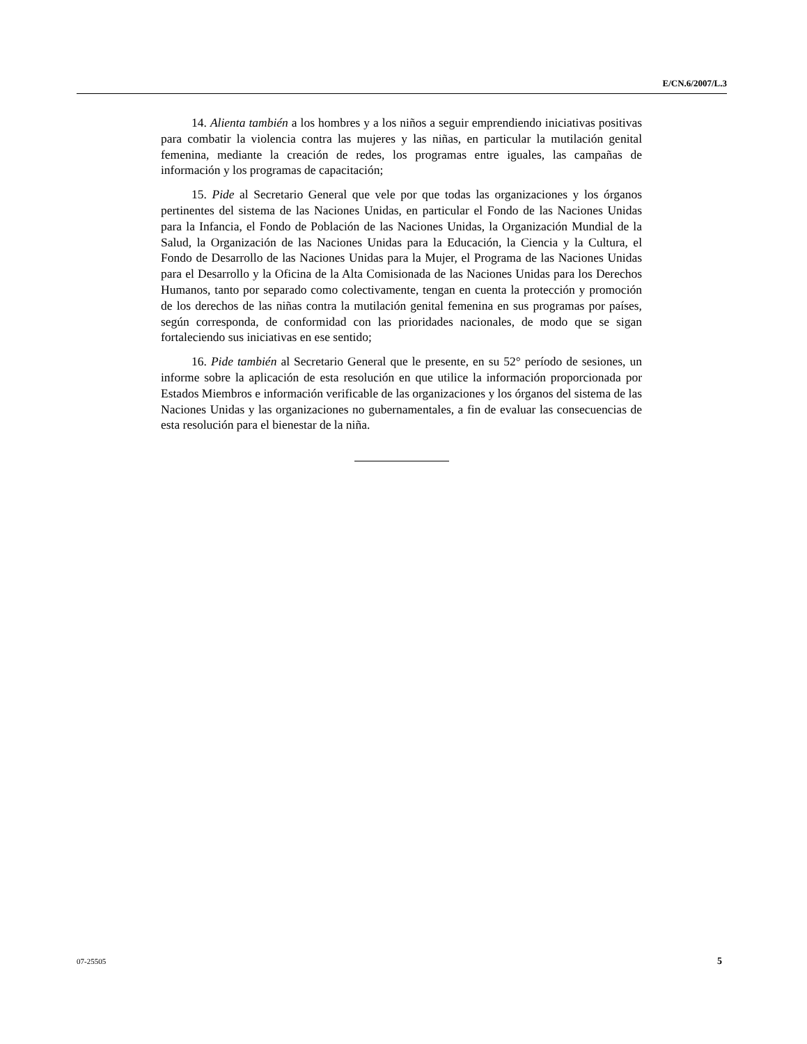E/CN.6/2007/L.3
14. Alienta también a los hombres y a los niños a seguir emprendiendo iniciativas positivas para combatir la violencia contra las mujeres y las niñas, en particular la mutilación genital femenina, mediante la creación de redes, los programas entre iguales, las campañas de información y los programas de capacitación;
15. Pide al Secretario General que vele por que todas las organizaciones y los órganos pertinentes del sistema de las Naciones Unidas, en particular el Fondo de las Naciones Unidas para la Infancia, el Fondo de Población de las Naciones Unidas, la Organización Mundial de la Salud, la Organización de las Naciones Unidas para la Educación, la Ciencia y la Cultura, el Fondo de Desarrollo de las Naciones Unidas para la Mujer, el Programa de las Naciones Unidas para el Desarrollo y la Oficina de la Alta Comisionada de las Naciones Unidas para los Derechos Humanos, tanto por separado como colectivamente, tengan en cuenta la protección y promoción de los derechos de las niñas contra la mutilación genital femenina en sus programas por países, según corresponda, de conformidad con las prioridades nacionales, de modo que se sigan fortaleciendo sus iniciativas en ese sentido;
16. Pide también al Secretario General que le presente, en su 52° período de sesiones, un informe sobre la aplicación de esta resolución en que utilice la información proporcionada por Estados Miembros e información verificable de las organizaciones y los órganos del sistema de las Naciones Unidas y las organizaciones no gubernamentales, a fin de evaluar las consecuencias de esta resolución para el bienestar de la niña.
07-25505 5